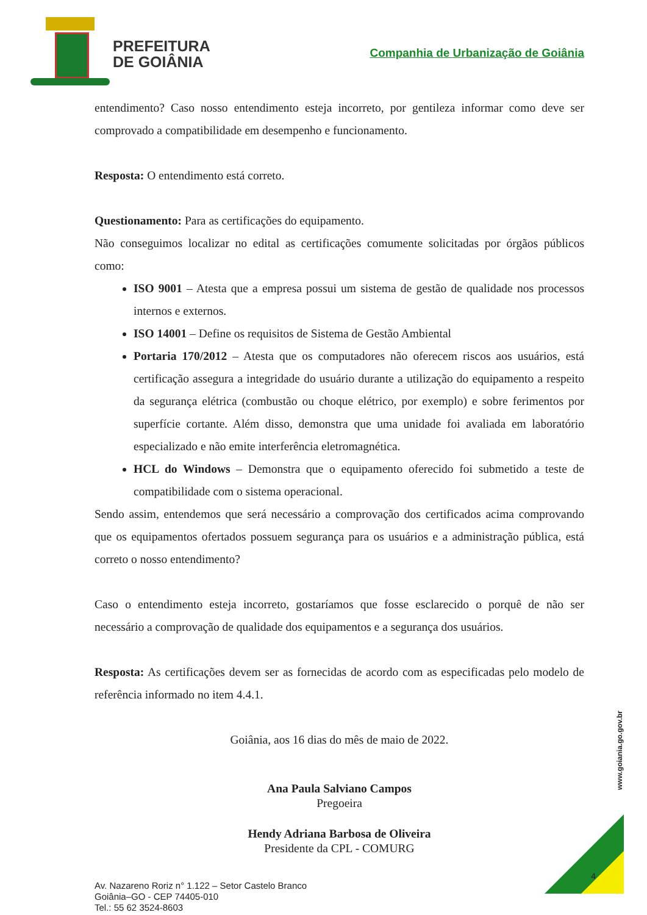PREFEITURA
DE GOIÂNIA
Companhia de Urbanização de Goiânia
entendimento? Caso nosso entendimento esteja incorreto, por gentileza informar como deve ser comprovado a compatibilidade em desempenho e funcionamento.
Resposta: O entendimento está correto.
Questionamento: Para as certificações do equipamento.
Não conseguimos localizar no edital as certificações comumente solicitadas por órgãos públicos como:
ISO 9001 – Atesta que a empresa possui um sistema de gestão de qualidade nos processos internos e externos.
ISO 14001 – Define os requisitos de Sistema de Gestão Ambiental
Portaria 170/2012 – Atesta que os computadores não oferecem riscos aos usuários, está certificação assegura a integridade do usuário durante a utilização do equipamento a respeito da segurança elétrica (combustão ou choque elétrico, por exemplo) e sobre ferimentos por superfície cortante. Além disso, demonstra que uma unidade foi avaliada em laboratório especializado e não emite interferência eletromagnética.
HCL do Windows – Demonstra que o equipamento oferecido foi submetido a teste de compatibilidade com o sistema operacional.
Sendo assim, entendemos que será necessário a comprovação dos certificados acima comprovando que os equipamentos ofertados possuem segurança para os usuários e a administração pública, está correto o nosso entendimento?
Caso o entendimento esteja incorreto, gostaríamos que fosse esclarecido o porquê de não ser necessário a comprovação de qualidade dos equipamentos e a segurança dos usuários.
Resposta: As certificações devem ser as fornecidas de acordo com as especificadas pelo modelo de referência informado no item 4.4.1.
Goiânia, aos 16 dias do mês de maio de 2022.
Ana Paula Salviano Campos
Pregoeira
Hendy Adriana Barbosa de Oliveira
Presidente da CPL - COMURG
Av. Nazareno Roriz n° 1.122 – Setor Castelo Branco
Goiânia–GO - CEP 74405-010
Tel.: 55 62 3524-8603
www.goiania.go.gov.br
4